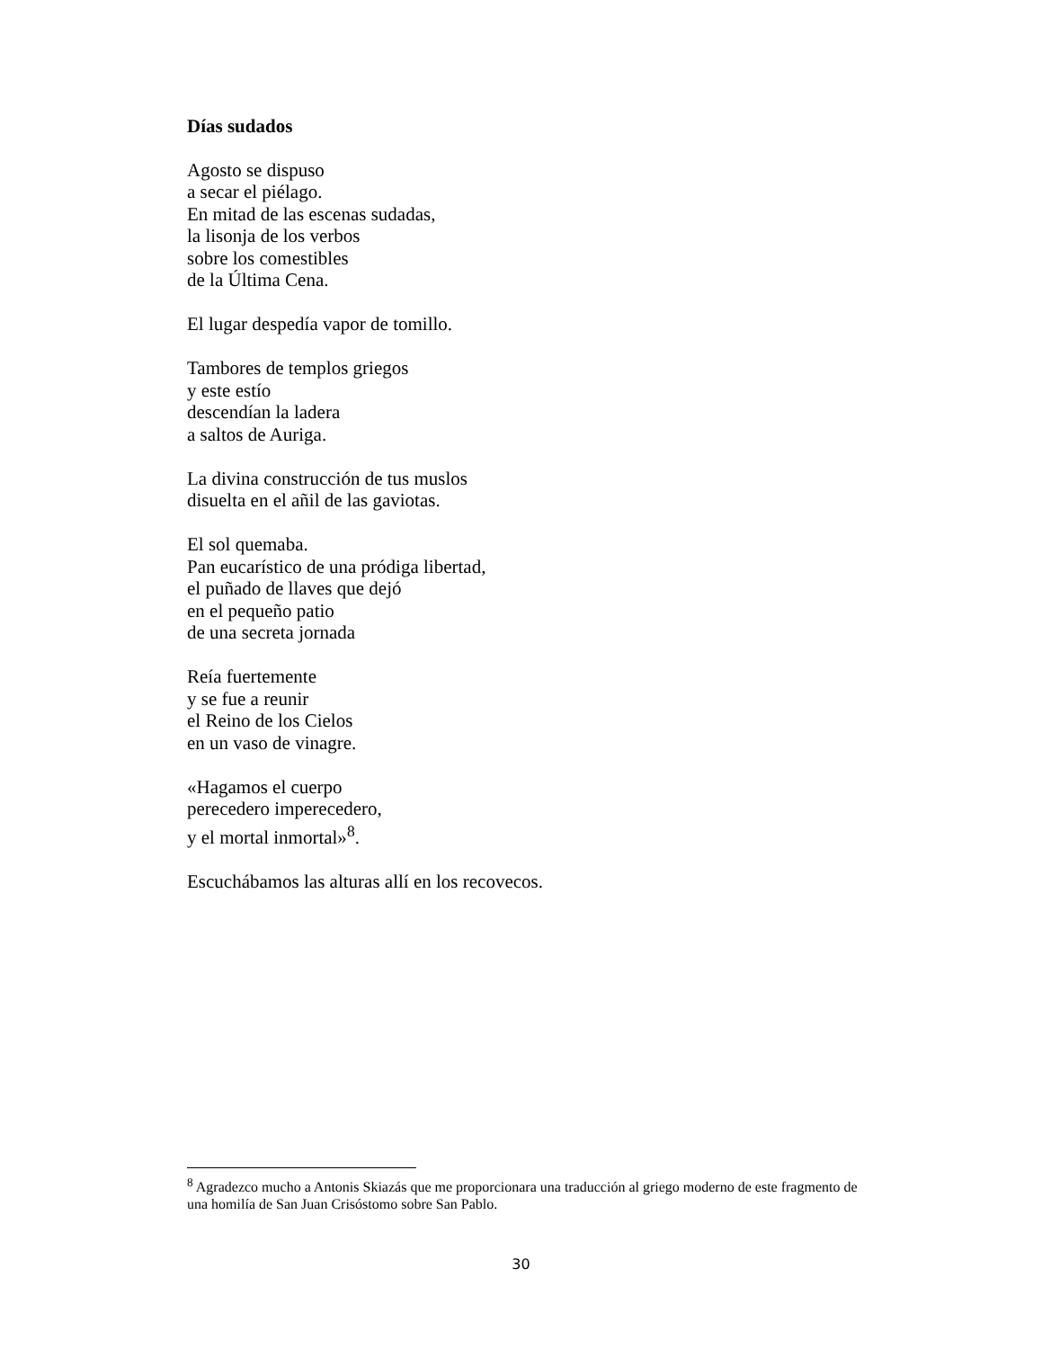Días sudados
Agosto se dispuso
a secar el piélago.
En mitad de las escenas sudadas,
la lisonja de los verbos
sobre los comestibles
de la Última Cena.
El lugar despedía vapor de tomillo.
Tambores de templos griegos
y este estío
descendían la ladera
a saltos de Auriga.
La divina construcción de tus muslos
disuelta en el añil de las gaviotas.
El sol quemaba.
Pan eucarístico de una pródiga libertad,
el puñado de llaves que dejó
en el pequeño patio
de una secreta jornada
Reía fuertemente
y se fue a reunir
el Reino de los Cielos
en un vaso de vinagre.
«Hagamos el cuerpo
perecedero imperecedero,
y el mortal inmortal»<sup>8</sup>.
Escuchábamos las alturas allí en los recovecos.
<sup>8</sup> Agradezco mucho a Antonis Skiazás que me proporcionara una traducción al griego moderno de este fragmento de una homilía de San Juan Crisóstomo sobre San Pablo.
30